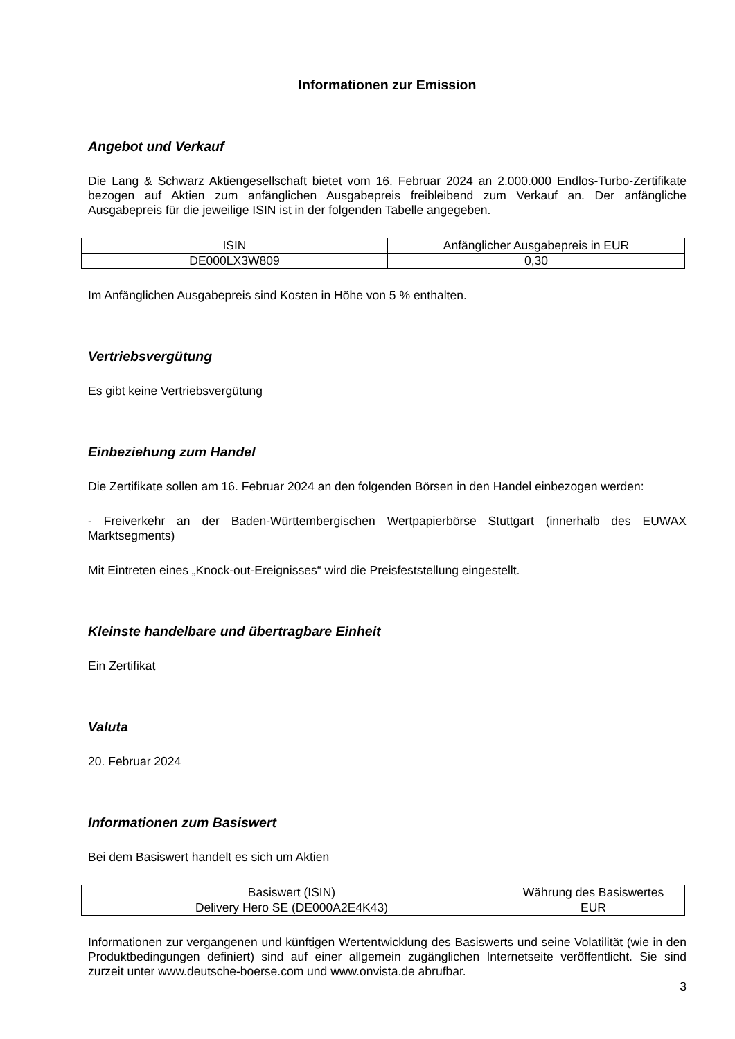Informationen zur Emission
Angebot und Verkauf
Die Lang & Schwarz Aktiengesellschaft bietet vom 16. Februar 2024 an 2.000.000 Endlos-Turbo-Zertifikate bezogen auf Aktien zum anfänglichen Ausgabepreis freibleibend zum Verkauf an. Der anfängliche Ausgabepreis für die jeweilige ISIN ist in der folgenden Tabelle angegeben.
| ISIN | Anfänglicher Ausgabepreis in EUR |
| --- | --- |
| DE000LX3W809 | 0,30 |
Im Anfänglichen Ausgabepreis sind Kosten in Höhe von 5 % enthalten.
Vertriebsvergütung
Es gibt keine Vertriebsvergütung
Einbeziehung zum Handel
Die Zertifikate sollen am 16. Februar 2024 an den folgenden Börsen in den Handel einbezogen werden:
- Freiverkehr an der Baden-Württembergischen Wertpapierbörse Stuttgart (innerhalb des EUWAX Marktsegments)
Mit Eintreten eines „Knock-out-Ereignisses“ wird die Preisfeststellung eingestellt.
Kleinste handelbare und übertragbare Einheit
Ein Zertifikat
Valuta
20. Februar 2024
Informationen zum Basiswert
Bei dem Basiswert handelt es sich um Aktien
| Basiswert (ISIN) | Währung des Basiswertes |
| --- | --- |
| Delivery Hero SE (DE000A2E4K43) | EUR |
Informationen zur vergangenen und künftigen Wertentwicklung des Basiswerts und seine Volatilität (wie in den Produktbedingungen definiert) sind auf einer allgemein zugänglichen Internetseite veröffentlicht. Sie sind zurzeit unter www.deutsche-boerse.com und www.onvista.de abrufbar.
3